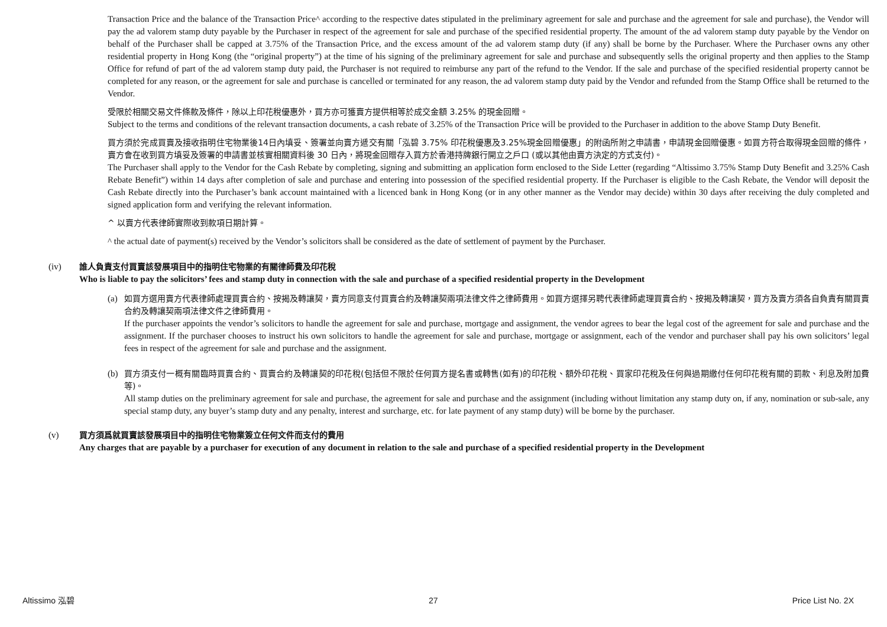Transaction Price and the balance of the Transaction Price^ according to the respective dates stipulated in the preliminary agreement for sale and purchase and the agreement for sale and purchase), the Vendor will pay the ad valorem stamp duty payable by the Purchaser in respect of the agreement for sale and purchase of the specified residential property. The amount of the ad valorem stamp duty payable by the Vendor on behalf of the Purchaser shall be capped at 3.75% of the Transaction Price, and the excess amount of the ad valorem stamp duty (if any) shall be borne by the Purchaser. Where the Purchaser owns any other residential property in Hong Kong (the “original property”) at the time of his signing of the preliminary agreement for sale and purchase and subsequently sells the original property and then applies to the Stamp Office for refund of part of the ad valorem stamp duty paid, the Purchaser is not required to reimburse any part of the refund to the Vendor. If the sale and purchase of the specified residential property cannot be completed for any reason, or the agreement for sale and purchase is cancelled or terminated for any reason, the ad valorem stamp duty paid by the Vendor and refunded from the Stamp Office shall be returned to the Vendor.
受限於相關交易文件條款及條件，除以上印花稅優惠外，買方亦可獲賣方提供相等於成交金額 3.25% 的現金回贈。
Subject to the terms and conditions of the relevant transaction documents, a cash rebate of 3.25% of the Transaction Price will be provided to the Purchaser in addition to the above Stamp Duty Benefit.
買方須於完成買賣及接收指明住宅物業後14日內填妥、簽署並向賣方遞交有關「泓碧 3.75% 印花稅優惠及3.25%現金回贈優惠」的附函所附之申請書，申請現金回贈優惠。如買方符合取得現金回贈的條件，賣方會在收到買方填妥及簽署的申請書並核實相關資料後 30 日內，將現金回贈存入買方於香港持牌銀行開立之戶口 (或以其他由賣方決定的方式支付)。
The Purchaser shall apply to the Vendor for the Cash Rebate by completing, signing and submitting an application form enclosed to the Side Letter (regarding “Altissimo 3.75% Stamp Duty Benefit and 3.25% Cash Rebate Benefit”) within 14 days after completion of sale and purchase and entering into possession of the specified residential property. If the Purchaser is eligible to the Cash Rebate, the Vendor will deposit the Cash Rebate directly into the Purchaser’s bank account maintained with a licenced bank in Hong Kong (or in any other manner as the Vendor may decide) within 30 days after receiving the duly completed and signed application form and verifying the relevant information.
^ 以賣方代表律師實際收到款項日期計算。
^ the actual date of payment(s) received by the Vendor’s solicitors shall be considered as the date of settlement of payment by the Purchaser.
(iv) 誰人負責支付買賣該發展項目中的指明住宅物業的有關律師費及印花稅
Who is liable to pay the solicitors’ fees and stamp duty in connection with the sale and purchase of a specified residential property in the Development
(a) 如買方選用賣方代表律師處理買賣合約、按揭及轉讓契，賣方同意支付買賣合約及轉讓契兩項法律文件之律師費用。如買方選擇另聘代表律師處理買賣合約、按揭及轉讓契，買方及賣方須各自負責有關買賣合約及轉讓契兩項法律文件之律師費用。
If the purchaser appoints the vendor’s solicitors to handle the agreement for sale and purchase, mortgage and assignment, the vendor agrees to bear the legal cost of the agreement for sale and purchase and the assignment. If the purchaser chooses to instruct his own solicitors to handle the agreement for sale and purchase, mortgage or assignment, each of the vendor and purchaser shall pay his own solicitors’ legal fees in respect of the agreement for sale and purchase and the assignment.
(b) 買方須支付一概有關臨時買賣合約、買賣合約及轉讓契的印花稅(包括但不限於任何買方提名書或轉售(如有)的印花稅、額外印花稅、買家印花稅及任何與過期繳付任何印花稅有關的罰款、利息及附加費等)。
All stamp duties on the preliminary agreement for sale and purchase, the agreement for sale and purchase and the assignment (including without limitation any stamp duty on, if any, nomination or sub-sale, any special stamp duty, any buyer’s stamp duty and any penalty, interest and surcharge, etc. for late payment of any stamp duty) will be borne by the purchaser.
(v) 買方須爲就買賣該發展項目中的指明住宅物業簽立任何文件而支付的費用
Any charges that are payable by a purchaser for execution of any document in relation to the sale and purchase of a specified residential property in the Development
Altissimo 泓碧 27 Price List No. 2X